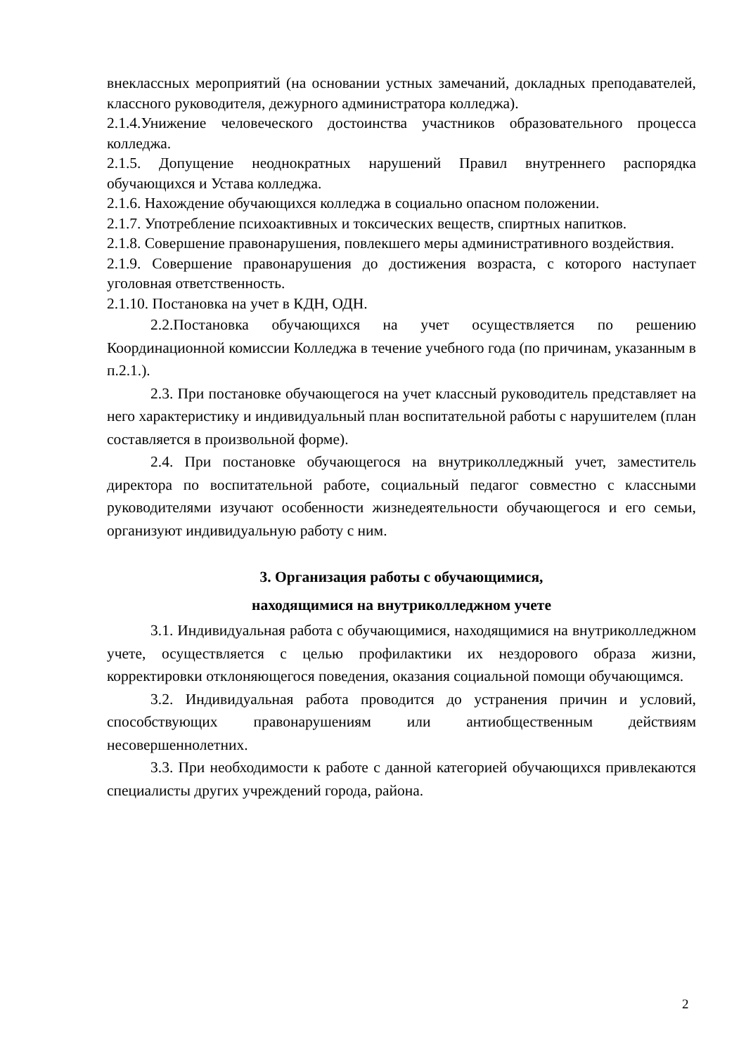внеклассных мероприятий (на основании устных замечаний, докладных преподавателей, классного руководителя, дежурного администратора колледжа).
2.1.4.Унижение человеческого достоинства участников образовательного процесса колледжа.
2.1.5. Допущение неоднократных нарушений Правил внутреннего распорядка обучающихся и Устава колледжа.
2.1.6. Нахождение обучающихся колледжа в социально опасном положении.
2.1.7. Употребление психоактивных и токсических веществ, спиртных напитков.
2.1.8. Совершение правонарушения, повлекшего меры административного воздействия.
2.1.9. Совершение правонарушения до достижения возраста, с которого наступает уголовная ответственность.
2.1.10. Постановка на учет в КДН, ОДН.
2.2.Постановка обучающихся на учет осуществляется по решению Координационной комиссии Колледжа в течение учебного года (по причинам, указанным в п.2.1.).
2.3. При постановке обучающегося на учет классный руководитель представляет на него характеристику и индивидуальный план воспитательной работы с нарушителем (план составляется в произвольной форме).
2.4. При постановке обучающегося на внутриколледжный учет, заместитель директора по воспитательной работе, социальный педагог совместно с классными руководителями изучают особенности жизнедеятельности обучающегося и его семьи, организуют индивидуальную работу с ним.
3. Организация работы с обучающимися,
находящимися на внутриколледжном учете
3.1. Индивидуальная работа с обучающимися, находящимися на внутриколледжном учете, осуществляется с целью профилактики их нездорового образа жизни, корректировки отклоняющегося поведения, оказания социальной помощи обучающимся.
3.2. Индивидуальная работа проводится до устранения причин и условий, способствующих правонарушениям или антиобщественным действиям несовершеннолетних.
3.3. При необходимости к работе с данной категорией обучающихся привлекаются специалисты других учреждений города, района.
2